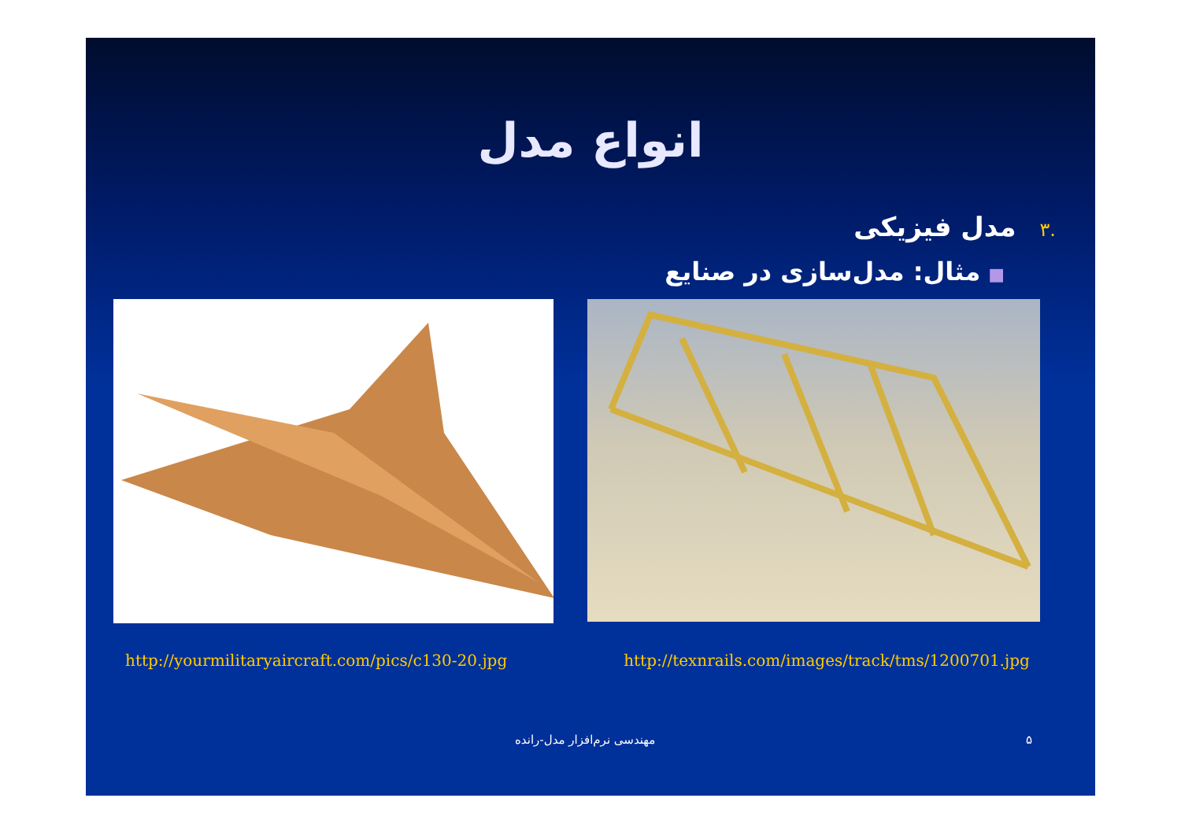انواع مدل
.۳مدل فیزیکی
■مثال: مدل‌سازی در صنایع
http://yourmilitaryaircraft.com/pics/c130-20.jpg http://texnrails.com/images/track/tms/1200701.jpg
مهندسی نرم‌افزار مدل-رانده ۵